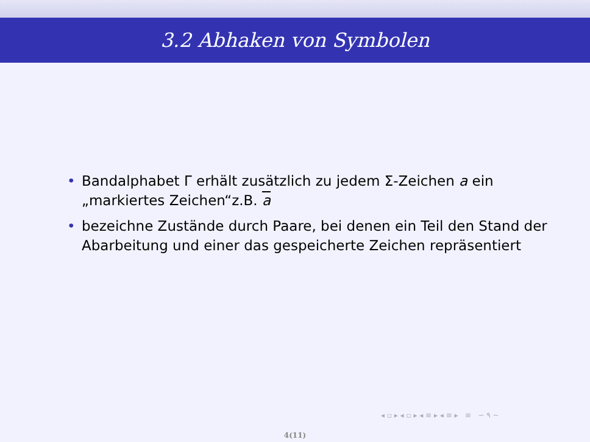3.2 Abhaken von Symbolen
• Bandalphabet Γ erhält zusätzlich zu jedem Σ-Zeichen a ein „markiertes Zeichen“z.B. a
• bezeichne Zustände durch Paare, bei denen ein Teil den Stand der Abarbeitung und einer das gespeicherte Zeichen repräsentiert
◂ ▫ ▸ ◂ ▫ ▸ ◂ ≡ ▸ ◂ ≡ ▸ ≡ ∽ ۹ ∼
4(11)